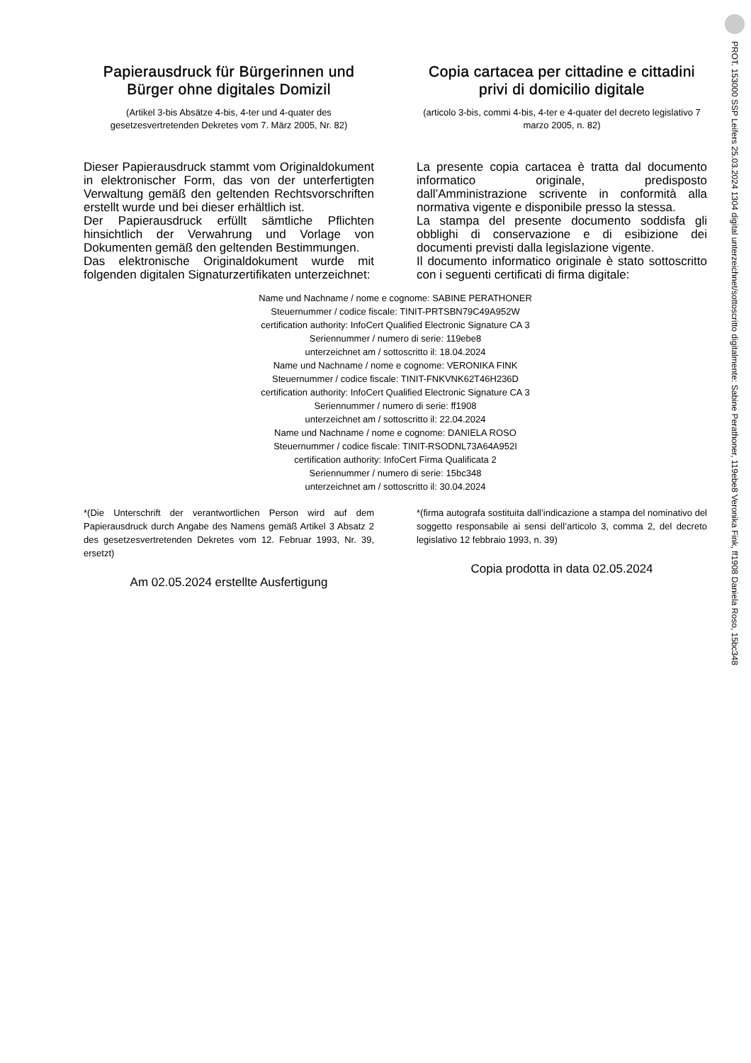PROT. 153000 SSP Leifers 25.03.2024 1304 digital unterzeichnet/sottoscritto digitalmente: Sabine Perathoner, 119ebe8 Veronika Fink, ff1908 Daniela Roso, 15bc348
Papierausdruck für Bürgerinnen und Bürger ohne digitales Domizil
(Artikel 3-bis Absätze 4-bis, 4-ter und 4-quater des gesetzesvertretenden Dekretes vom 7. März 2005, Nr. 82)
Dieser Papierausdruck stammt vom Originaldokument in elektronischer Form, das von der unterfertigten Verwaltung gemäß den geltenden Rechtsvorschriften erstellt wurde und bei dieser erhältlich ist.
Der Papierausdruck erfüllt sämtliche Pflichten hinsichtlich der Verwahrung und Vorlage von Dokumenten gemäß den geltenden Bestimmungen.
Das elektronische Originaldokument wurde mit folgenden digitalen Signaturzertifikaten unterzeichnet:
Copia cartacea per cittadine e cittadini privi di domicilio digitale
(articolo 3-bis, commi 4-bis, 4-ter e 4-quater del decreto legislativo 7 marzo 2005, n. 82)
La presente copia cartacea è tratta dal documento informatico originale, predisposto dall’Amministrazione scrivente in conformità alla normativa vigente e disponibile presso la stessa.
La stampa del presente documento soddisfa gli obblighi di conservazione e di esibizione dei documenti previsti dalla legislazione vigente.
Il documento informatico originale è stato sottoscritto con i seguenti certificati di firma digitale:
Name und Nachname / nome e cognome: SABINE PERATHONER
Steuernummer / codice fiscale: TINIT-PRTSBN79C49A952W
certification authority: InfoCert Qualified Electronic Signature CA 3
Seriennummer / numero di serie: 119ebe8
unterzeichnet am / sottoscritto il: 18.04.2024
Name und Nachname / nome e cognome: VERONIKA FINK
Steuernummer / codice fiscale: TINIT-FNKVNK62T46H236D
certification authority: InfoCert Qualified Electronic Signature CA 3
Seriennummer / numero di serie: ff1908
unterzeichnet am / sottoscritto il: 22.04.2024
Name und Nachname / nome e cognome: DANIELA ROSO
Steuernummer / codice fiscale: TINIT-RSODNL73A64A952I
certification authority: InfoCert Firma Qualificata 2
Seriennummer / numero di serie: 15bc348
unterzeichnet am / sottoscritto il: 30.04.2024
*(Die Unterschrift der verantwortlichen Person wird auf dem Papierausdruck durch Angabe des Namens gemäß Artikel 3 Absatz 2 des gesetzesvertretenden Dekretes vom 12. Februar 1993, Nr. 39, ersetzt)
Am 02.05.2024 erstellte Ausfertigung
*(firma autografa sostituita dall’indicazione a stampa del nominativo del soggetto responsabile ai sensi dell’articolo 3, comma 2, del decreto legislativo 12 febbraio 1993, n. 39)
Copia prodotta in data 02.05.2024